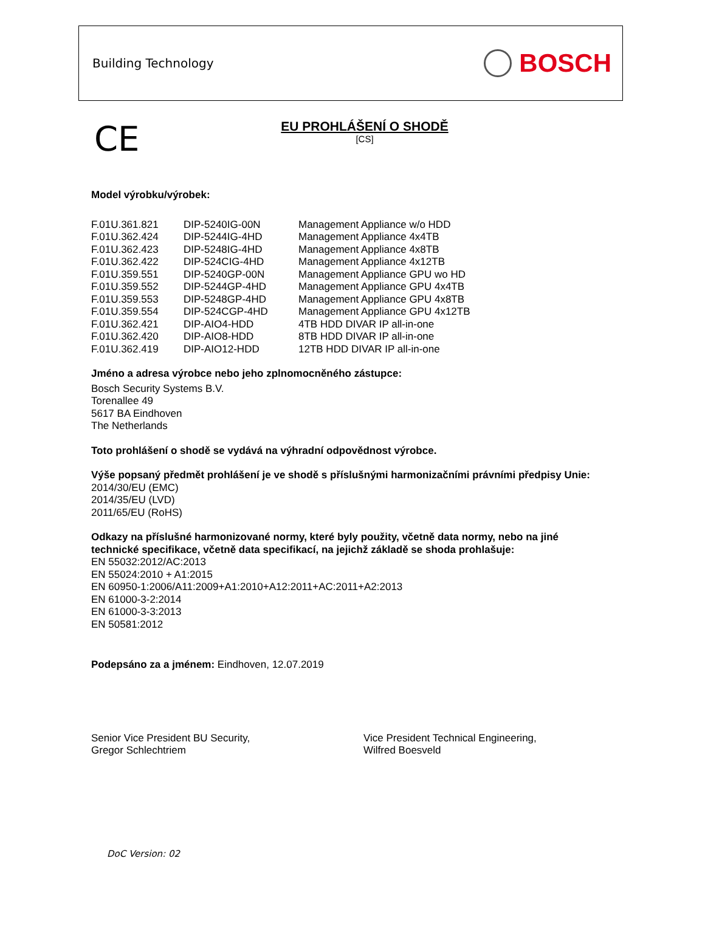Building Technology
BOSCH
CE
EU PROHLÁŠENÍ O SHODĚ
[CS]
Model výrobku/výrobek:
| F.01U.361.821 | DIP-5240IG-00N | Management Appliance w/o HDD |
| F.01U.362.424 | DIP-5244IG-4HD | Management Appliance 4x4TB |
| F.01U.362.423 | DIP-5248IG-4HD | Management Appliance 4x8TB |
| F.01U.362.422 | DIP-524CIG-4HD | Management Appliance 4x12TB |
| F.01U.359.551 | DIP-5240GP-00N | Management Appliance GPU wo HD |
| F.01U.359.552 | DIP-5244GP-4HD | Management Appliance GPU 4x4TB |
| F.01U.359.553 | DIP-5248GP-4HD | Management Appliance GPU 4x8TB |
| F.01U.359.554 | DIP-524CGP-4HD | Management Appliance GPU 4x12TB |
| F.01U.362.421 | DIP-AIO4-HDD | 4TB HDD DIVAR IP all-in-one |
| F.01U.362.420 | DIP-AIO8-HDD | 8TB HDD DIVAR IP all-in-one |
| F.01U.362.419 | DIP-AIO12-HDD | 12TB HDD DIVAR IP all-in-one |
Jméno a adresa výrobce nebo jeho zplnomocněného zástupce:
Bosch Security Systems B.V.
Torenallee 49
5617 BA Eindhoven
The Netherlands
Toto prohlášení o shodě se vydává na výhradní odpovědnost výrobce.
Výše popsaný předmět prohlášení je ve shodě s příslušnými harmonizačními právními předpisy Unie:
2014/30/EU (EMC)
2014/35/EU (LVD)
2011/65/EU (RoHS)
Odkazy na příslušné harmonizované normy, které byly použity, včetně data normy, nebo na jiné technické specifikace, včetně data specifikací, na jejichž základě se shoda prohlašuje:
EN 55032:2012/AC:2013
EN 55024:2010 + A1:2015
EN 60950-1:2006/A11:2009+A1:2010+A12:2011+AC:2011+A2:2013
EN 61000-3-2:2014
EN 61000-3-3:2013
EN 50581:2012
Podepsáno za a jménem: Eindhoven, 12.07.2019
Senior Vice President BU Security,
Gregor Schlechtriem
Vice President Technical Engineering,
Wilfred Boesveld
DoC Version: 02